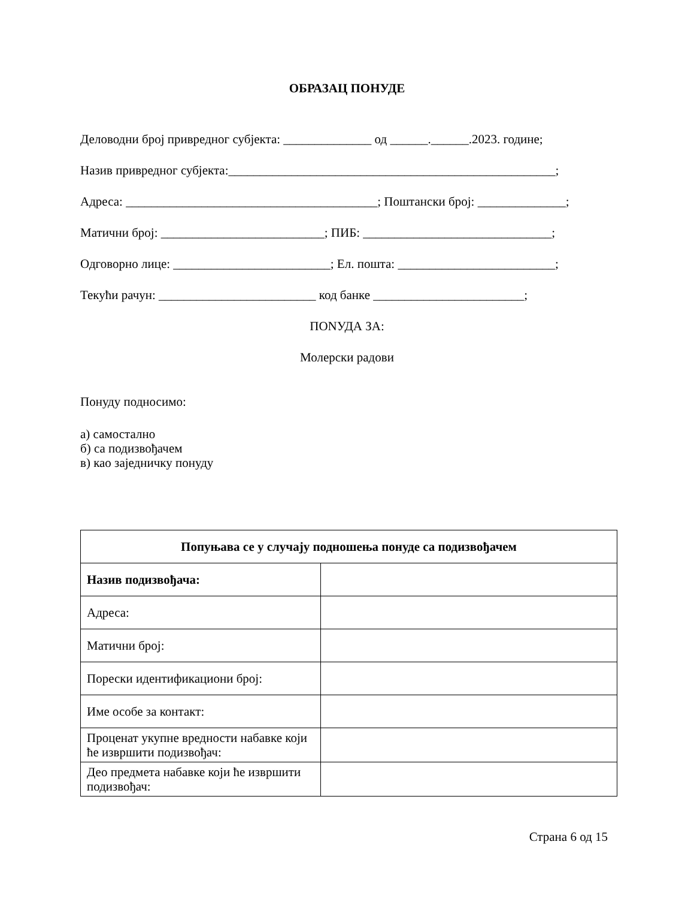ОБРАЗАЦ ПОНУДЕ
Деловодни број привредног субјекта: ______________ од ______.______.2023. године;
Назив привредног субјекта:____________________________________________________;
Адреса: ________________________________________; Поштански број: ______________;
Матични број: __________________________; ПИБ: ______________________________;
Одговорно лице: _________________________; Ел. пошта: _________________________;
Текући рачун: _________________________ код банке ________________________;
ПОNУДА ЗА:
Молерски радови
Понуду подносимо:
а) самостално
б) са подизвођачем
в) као заједничку понуду
| Попуњава се у случају подношења понуде са подизвођачем | |
| Назив подизвођача: | |
| Адреса: | |
| Матични број: | |
| Порески идентификациони број: | |
| Име особе за контакт: | |
| Проценат укупне вредности набавке који ће извршити подизвођач: | |
| Део предмета набавке који ће извршити подизвођач: | |
Страна 6 од 15